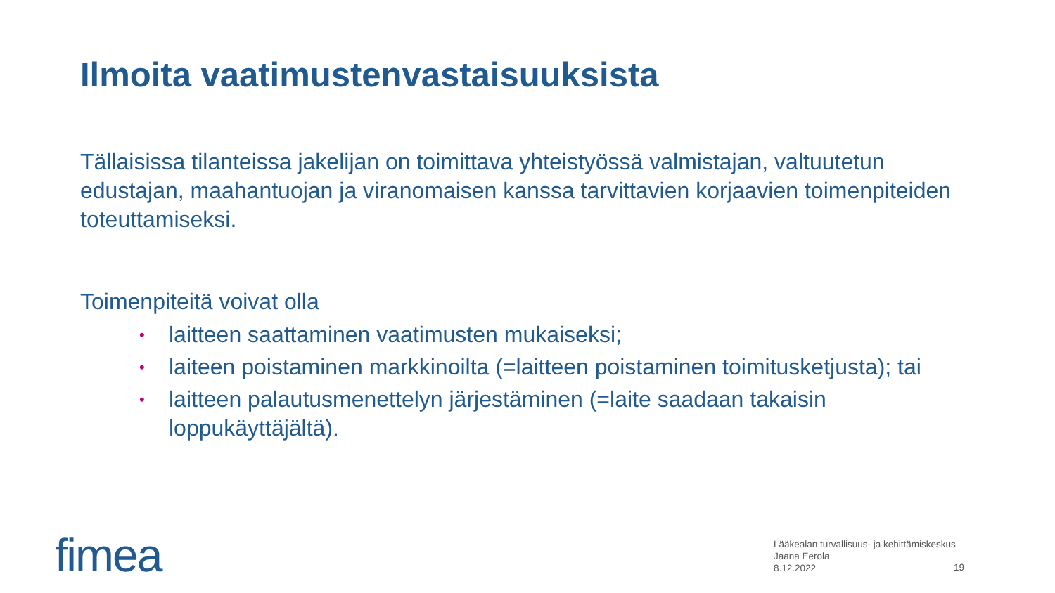Ilmoita vaatimustenvastaisuuksista
Tällaisissa tilanteissa jakelijan on toimittava yhteistyössä valmistajan, valtuutetun edustajan, maahantuojan ja viranomaisen kanssa tarvittavien korjaavien toimenpiteiden toteuttamiseksi.
Toimenpiteitä voivat olla
• laitteen saattaminen vaatimusten mukaiseksi;
• laiteen poistaminen markkinoilta (=laitteen poistaminen toimitusketjusta); tai
• laitteen palautusmenettelyn järjestäminen (=laite saadaan takaisin loppukäyttäjältä).
fimea
Lääkealan turvallisuus- ja kehittämiskeskus
Jaana Eerola
8.12.2022
19